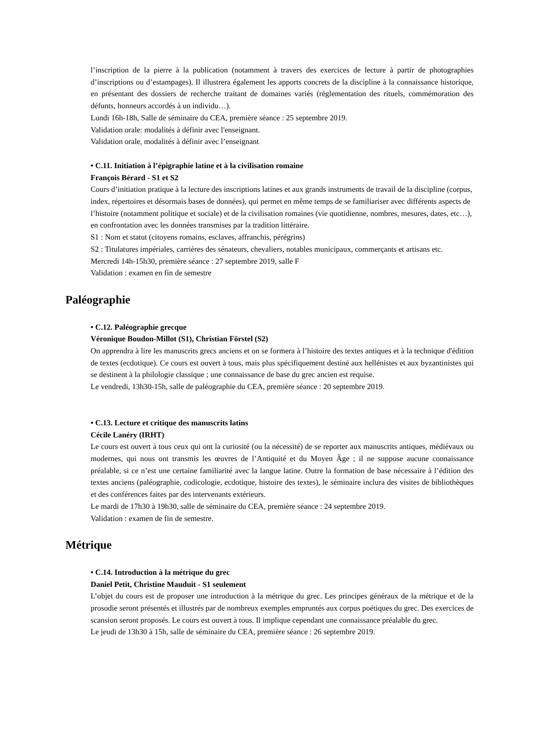l’inscription de la pierre à la publication (notamment à travers des exercices de lecture à partir de photographies d’inscriptions ou d’estampages). Il illustrera également les apports concrets de la discipline à la connaissance historique, en présentant des dossiers de recherche traitant de domaines variés (réglementation des rituels, commémoration des défunts, honneurs accordés à un individu…).
Lundi 16h-18h, Salle de séminaire du CEA, première séance : 25 septembre 2019.
Validation orale: modalités à définir avec l'enseignant.
Validation orale, modalités à définir avec l’enseignant
• C.11. Initiation à l’épigraphie latine et à la civilisation romaine
François Bérard - S1 et S2
Cours d’initiation pratique à la lecture des inscriptions latines et aux grands instruments de travail de la discipline (corpus, index, répertoires et désormais bases de données), qui permet en même temps de se familiariser avec différents aspects de l’histoire (notamment politique et sociale) et de la civilisation romaines (vie quotidienne, nombres, mesures, dates, etc…), en confrontation avec les données transmises par la tradition littéraire.
S1 : Nom et statut (citoyens romains, esclaves, affranchis, pérégrins)
S2 : Titulatures impériales, carrières des sénateurs, chevaliers, notables municipaux, commerçants et artisans etc.
Mercredi 14h-15h30, première séance : 27 septembre 2019, salle F
Validation : examen en fin de semestre
Paléographie
• C.12. Paléographie grecque
Véronique Boudon-Millot (S1), Christian Förstel (S2)
On apprendra à lire les manuscrits grecs anciens et on se formera à l’histoire des textes antiques et à la technique d'édition de textes (ecdotique). Ce cours est ouvert à tous, mais plus spécifiquement destiné aux hellénistes et aux byzantinistes qui se destinent à la philologie classique ; une connaissance de base du grec ancien est requise.
Le vendredi, 13h30-15h, salle de paléographie du CEA, première séance : 20 septembre 2019.
• C.13. Lecture et critique des manuscrits latins
Cécile Lanéry (IRHT)
Le cours est ouvert à tous ceux qui ont la curiosité (ou la nécessité) de se reporter aux manuscrits antiques, médiévaux ou modernes, qui nous ont transmis les œuvres de l’Antiquité et du Moyen Âge ; il ne suppose aucune connaissance préalable, si ce n’est une certaine familiarité avec la langue latine. Outre la formation de base nécessaire à l’édition des textes anciens (paléographie, codicologie, ecdotique, histoire des textes), le séminaire inclura des visites de bibliothèques et des conférences faites par des intervenants extérieurs.
Le mardi de 17h30 à 19h30, salle de séminaire du CEA, première séance : 24 septembre 2019.
Validation : examen de fin de semestre.
Métrique
• C.14. Introduction à la métrique du grec
Daniel Petit, Christine Mauduit - S1 seulement
L’objet du cours est de proposer une introduction à la métrique du grec. Les principes généraux de la métrique et de la prosodie seront présentés et illustrés par de nombreux exemples empruntés aux corpus poétiques du grec. Des exercices de scansion seront proposés. Le cours est ouvert à tous. Il implique cependant une connaissance préalable du grec.
Le jeudi de 13h30 à 15h, salle de séminaire du CEA, première séance : 26 septembre 2019.